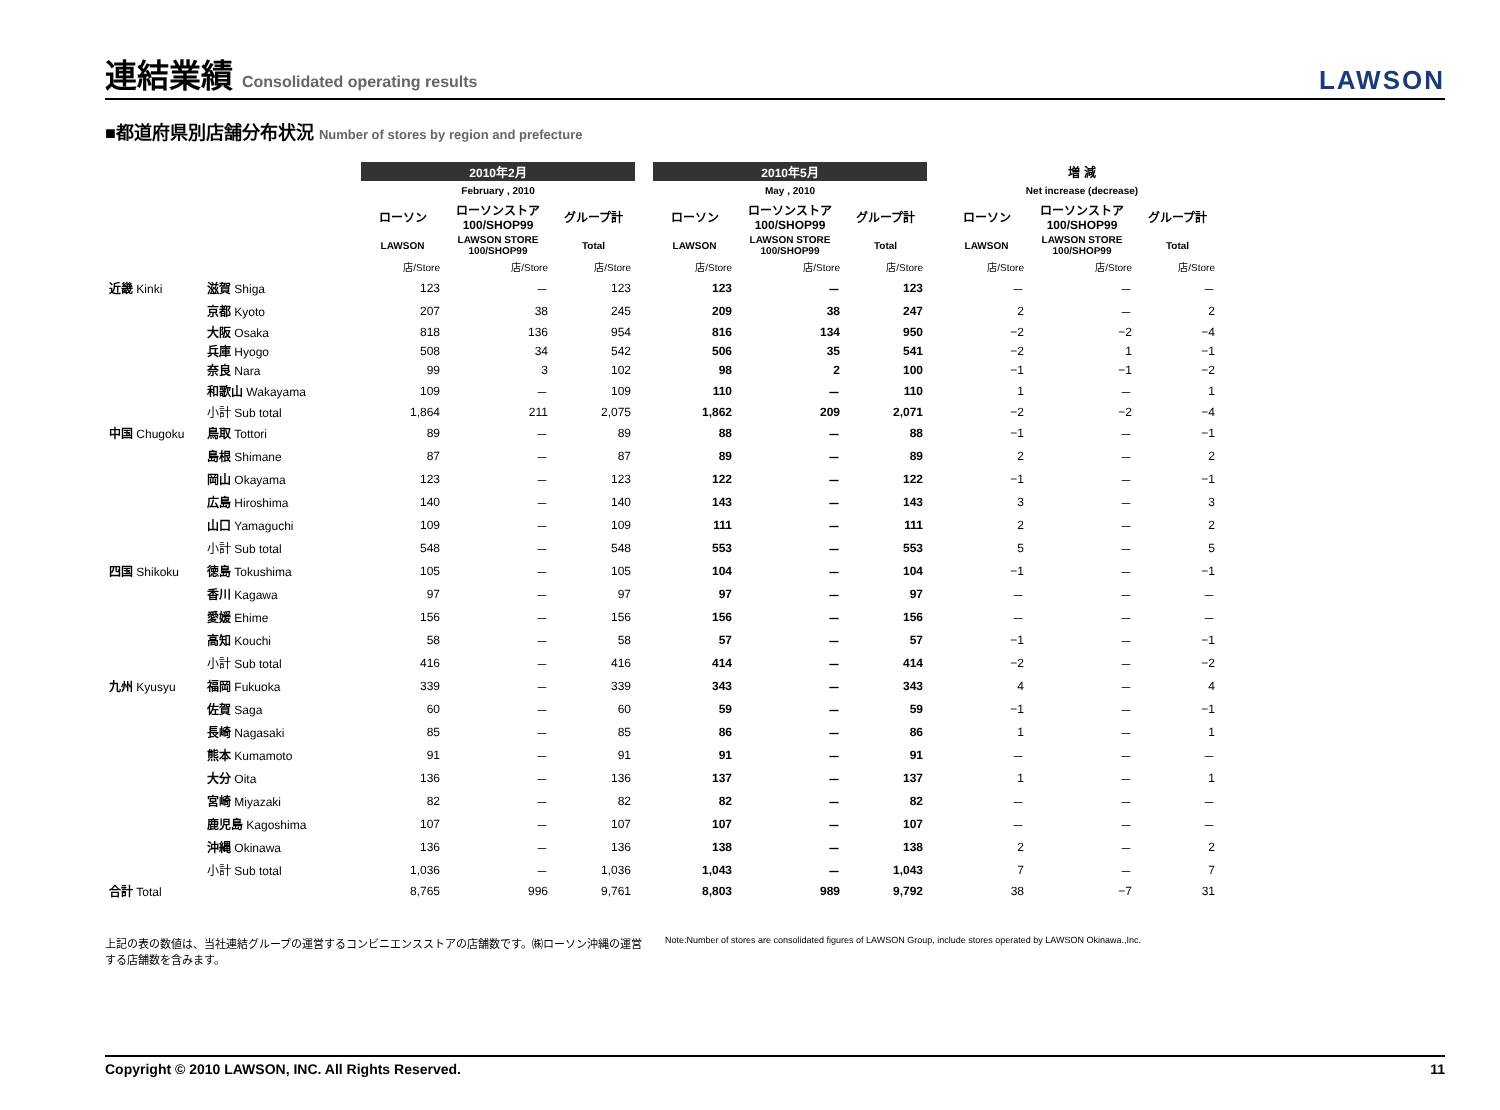連結業績 Consolidated operating results
LAWSON
■都道府県別店舗分布状況 Number of stores by region and prefecture
| | | 2010年2月 | | | | 2010年5月 | | | | 増 減 | | |
| --- | --- | --- | --- | --- | --- | --- | --- | --- | --- | --- | --- | --- |
| | | February , 2010 | | | | May , 2010 | | | | Net increase (decrease) | | |
| | | ローソン | ローソンストア 100/SHOP99 | グループ計 | | ローソン | ローソンストア 100/SHOP99 | グループ計 | | ローソン | ローソンストア 100/SHOP99 | グループ計 |
| | | LAWSON | LAWSON STORE 100/SHOP99 | Total | | LAWSON | LAWSON STORE 100/SHOP99 | Total | | LAWSON | LAWSON STORE 100/SHOP99 | Total |
| | | 店/Store | 店/Store | 店/Store | | 店/Store | 店/Store | 店/Store | | 店/Store | 店/Store | 店/Store |
| 近畿 Kinki | 滋賀 Shiga | 123 | － | 123 | | 123 | － | 123 | | － | － | － |
| | 京都 Kyoto | 207 | 38 | 245 | | 209 | 38 | 247 | | 2 | － | 2 |
| | 大阪 Osaka | 818 | 136 | 954 | | 816 | 134 | 950 | | −2 | −2 | −4 |
| | 兵庫 Hyogo | 508 | 34 | 542 | | 506 | 35 | 541 | | −2 | 1 | −1 |
| | 奈良 Nara | 99 | 3 | 102 | | 98 | 2 | 100 | | −1 | −1 | −2 |
| | 和歌山 Wakayama | 109 | － | 109 | | 110 | － | 110 | | 1 | － | 1 |
| | 小計 Sub total | 1,864 | 211 | 2,075 | | 1,862 | 209 | 2,071 | | −2 | −2 | −4 |
| 中国 Chugoku | 鳥取 Tottori | 89 | － | 89 | | 88 | － | 88 | | −1 | － | −1 |
| | 島根 Shimane | 87 | － | 87 | | 89 | － | 89 | | 2 | － | 2 |
| | 岡山 Okayama | 123 | － | 123 | | 122 | － | 122 | | −1 | － | −1 |
| | 広島 Hiroshima | 140 | － | 140 | | 143 | － | 143 | | 3 | － | 3 |
| | 山口 Yamaguchi | 109 | － | 109 | | 111 | － | 111 | | 2 | － | 2 |
| | 小計 Sub total | 548 | － | 548 | | 553 | － | 553 | | 5 | － | 5 |
| 四国 Shikoku | 徳島 Tokushima | 105 | － | 105 | | 104 | － | 104 | | −1 | － | −1 |
| | 香川 Kagawa | 97 | － | 97 | | 97 | － | 97 | | － | － | － |
| | 愛媛 Ehime | 156 | － | 156 | | 156 | － | 156 | | － | － | － |
| | 高知 Kouchi | 58 | － | 58 | | 57 | － | 57 | | −1 | － | −1 |
| | 小計 Sub total | 416 | － | 416 | | 414 | － | 414 | | −2 | － | −2 |
| 九州 Kyusyu | 福岡 Fukuoka | 339 | － | 339 | | 343 | － | 343 | | 4 | － | 4 |
| | 佐賀 Saga | 60 | － | 60 | | 59 | － | 59 | | −1 | － | −1 |
| | 長崎 Nagasaki | 85 | － | 85 | | 86 | － | 86 | | 1 | － | 1 |
| | 熊本 Kumamoto | 91 | － | 91 | | 91 | － | 91 | | － | － | － |
| | 大分 Oita | 136 | － | 136 | | 137 | － | 137 | | 1 | － | 1 |
| | 宮崎 Miyazaki | 82 | － | 82 | | 82 | － | 82 | | － | － | － |
| | 鹿児島 Kagoshima | 107 | － | 107 | | 107 | － | 107 | | － | － | － |
| | 沖縄 Okinawa | 136 | － | 136 | | 138 | － | 138 | | 2 | － | 2 |
| | 小計 Sub total | 1,036 | － | 1,036 | | 1,043 | － | 1,043 | | 7 | － | 7 |
| 合計 Total | | 8,765 | 996 | 9,761 | | 8,803 | 989 | 9,792 | | 38 | −7 | 31 |
上記の表の数値は、当社連結グループの運営するコンビニエンスストアの店舗数です。㈱ローソン沖縄の運営する店舗数を含みます。
Note:Number of stores are consolidated figures of LAWSON Group, include stores operated by LAWSON Okinawa.,Inc.
Copyright © 2010 LAWSON, INC. All Rights Reserved. 11